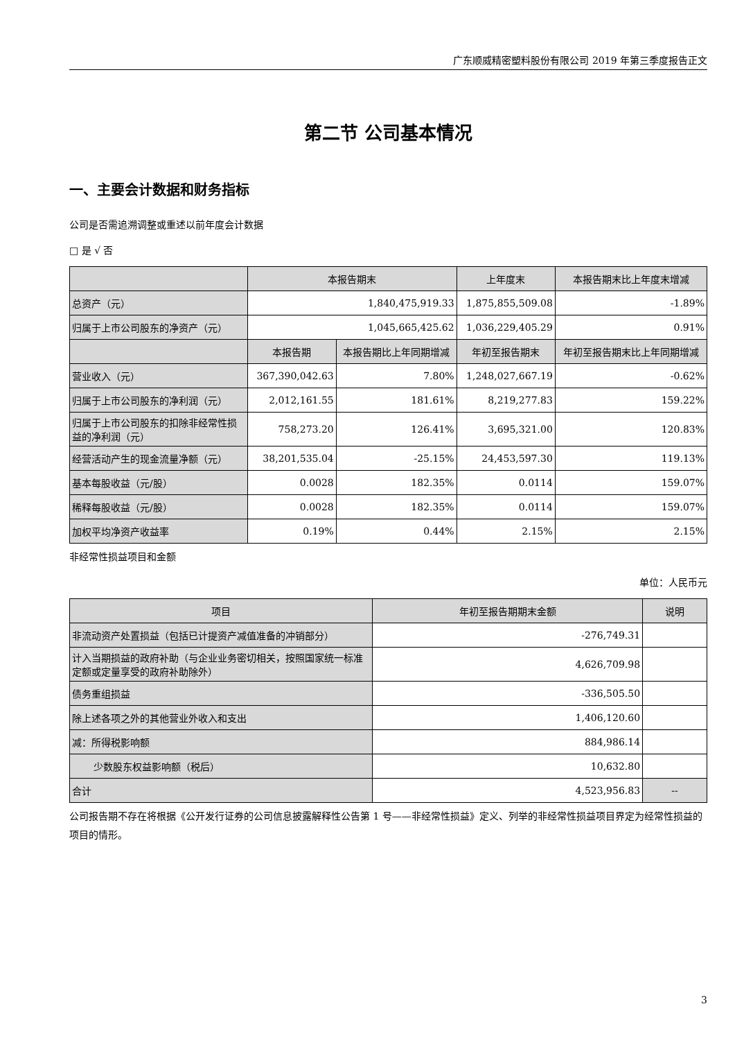广东顺威精密塑料股份有限公司 2019 年第三季度报告正文
第二节 公司基本情况
一、主要会计数据和财务指标
公司是否需追溯调整或重述以前年度会计数据
□ 是 √ 否
| | 本报告期末 | | 上年度末 | 本报告期末比上年度末增减 |
| --- | --- | --- | --- | --- |
| 总资产（元） | 1,840,475,919.33 | | 1,875,855,509.08 | -1.89% |
| 归属于上市公司股东的净资产（元） | 1,045,665,425.62 | | 1,036,229,405.29 | 0.91% |
| | 本报告期 | 本报告期比上年同期增减 | 年初至报告期末 | 年初至报告期末比上年同期增减 |
| 营业收入（元） | 367,390,042.63 | 7.80% | 1,248,027,667.19 | -0.62% |
| 归属于上市公司股东的净利润（元） | 2,012,161.55 | 181.61% | 8,219,277.83 | 159.22% |
| 归属于上市公司股东的扣除非经常性损益的净利润（元） | 758,273.20 | 126.41% | 3,695,321.00 | 120.83% |
| 经营活动产生的现金流量净额（元） | 38,201,535.04 | -25.15% | 24,453,597.30 | 119.13% |
| 基本每股收益（元/股） | 0.0028 | 182.35% | 0.0114 | 159.07% |
| 稀释每股收益（元/股） | 0.0028 | 182.35% | 0.0114 | 159.07% |
| 加权平均净资产收益率 | 0.19% | 0.44% | 2.15% | 2.15% |
非经常性损益项目和金额
单位：人民币元
| 项目 | 年初至报告期期末金额 | 说明 |
| --- | --- | --- |
| 非流动资产处置损益（包括已计提资产减值准备的冲销部分） | -276,749.31 | |
| 计入当期损益的政府补助（与企业业务密切相关，按照国家统一标准定额或定量享受的政府补助除外） | 4,626,709.98 | |
| 债务重组损益 | -336,505.50 | |
| 除上述各项之外的其他营业外收入和支出 | 1,406,120.60 | |
| 减：所得税影响额 | 884,986.14 | |
| 少数股东权益影响额（税后） | 10,632.80 | |
| 合计 | 4,523,956.83 | -- |
公司报告期不存在将根据《公开发行证券的公司信息披露解释性公告第 1 号——非经常性损益》定义、列举的非经常性损益项目界定为经常性损益的项目的情形。
3